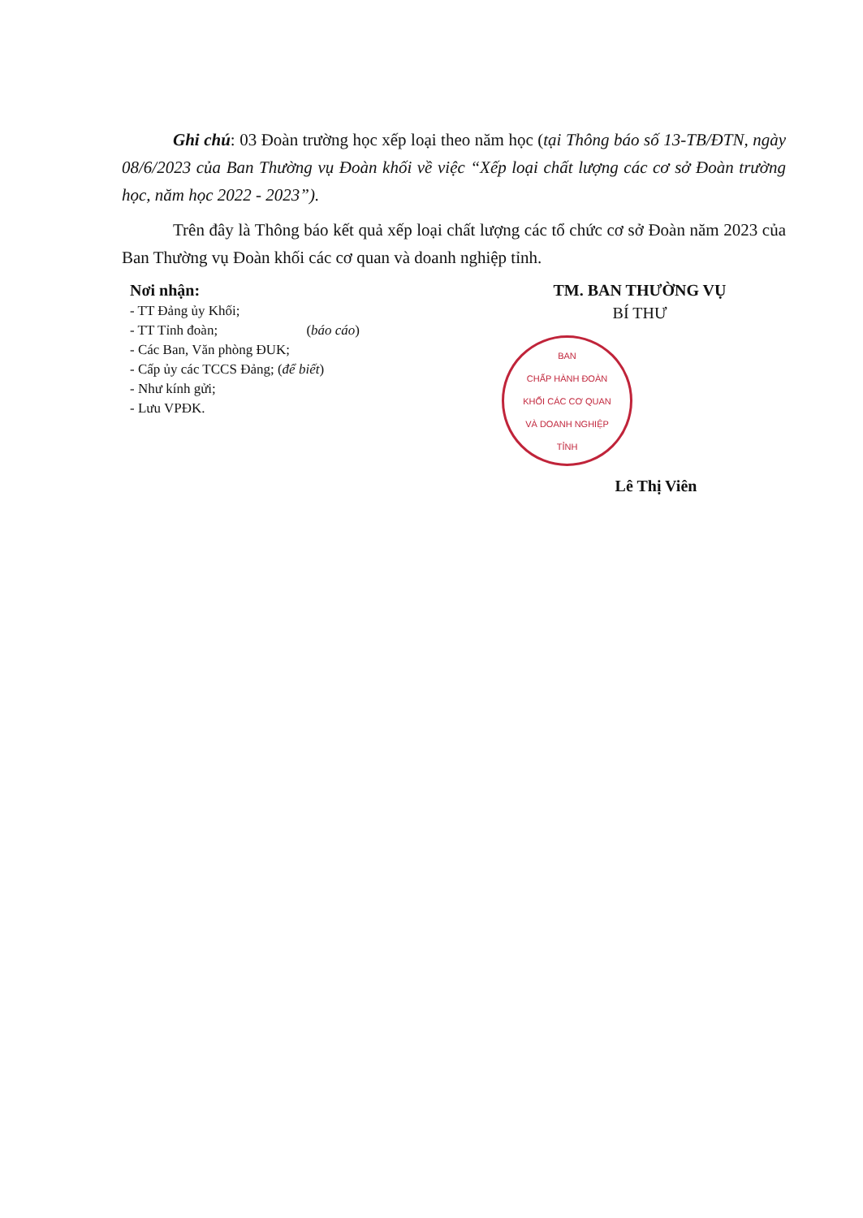Ghi chú: 03 Đoàn trường học xếp loại theo năm học (tại Thông báo số 13-TB/ĐTN, ngày 08/6/2023 của Ban Thường vụ Đoàn khối về việc “Xếp loại chất lượng các cơ sở Đoàn trường học, năm học 2022 - 2023”).
Trên đây là Thông báo kết quả xếp loại chất lượng các tổ chức cơ sở Đoàn năm 2023 của Ban Thường vụ Đoàn khối các cơ quan và doanh nghiệp tỉnh.
Nơi nhận:
- TT Đảng ủy Khối;
- TT Tỉnh đoàn; (báo cáo)
- Các Ban, Văn phòng ĐUK;
- Cấp ủy các TCCS Đảng; (để biết)
- Như kính gửi;
- Lưu VPĐK.
TM. BAN THƯỜNG VỤ
BÍ THƯ
BAN
CHẤP HÀNH ĐOÀN
KHỐI CÁC CƠ QUAN
VÀ DOANH NGHIỆP
TỈNH
Lê Thị Viên